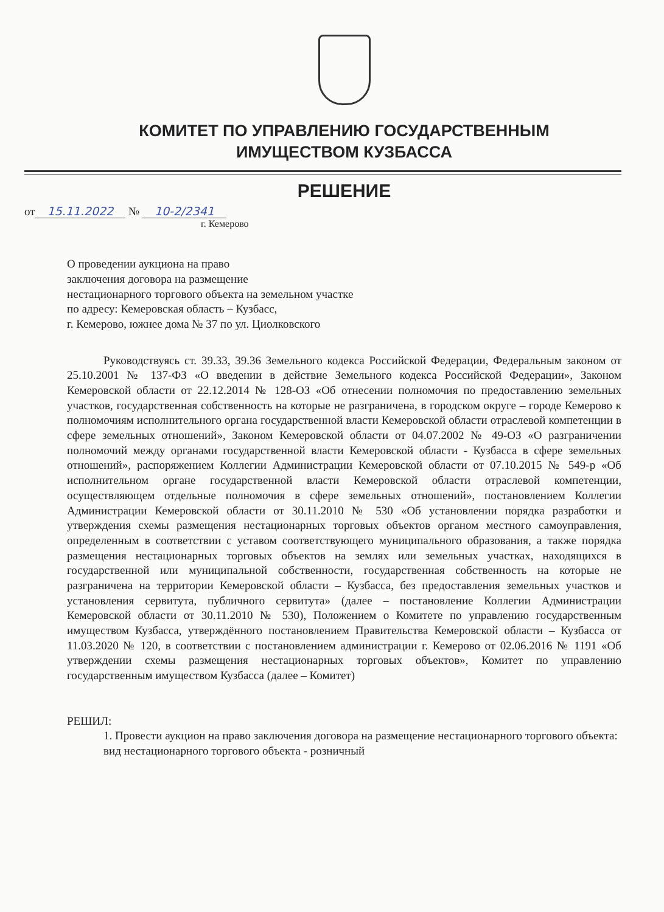КОМИТЕТ ПО УПРАВЛЕНИЮ ГОСУДАРСТВЕННЫМ
ИМУЩЕСТВОМ КУЗБАССА
РЕШЕНИЕ
от 15.11.2022 № 10-2/2341
г. Кемерово
О проведении аукциона на право
заключения договора на размещение
нестационарного торгового объекта на земельном участке
по адресу: Кемеровская область – Кузбасс,
г. Кемерово, южнее дома № 37 по ул. Циолковского
Руководствуясь ст. 39.33, 39.36 Земельного кодекса Российской Федерации, Федеральным законом от 25.10.2001 № 137-ФЗ «О введении в действие Земельного кодекса Российской Федерации», Законом Кемеровской области от 22.12.2014 № 128-ОЗ «Об отнесении полномочия по предоставлению земельных участков, государственная собственность на которые не разграничена, в городском округе – городе Кемерово к полномочиям исполнительного органа государственной власти Кемеровской области отраслевой компетенции в сфере земельных отношений», Законом Кемеровской области от 04.07.2002 № 49-ОЗ «О разграничении полномочий между органами государственной власти Кемеровской области - Кузбасса в сфере земельных отношений», распоряжением Коллегии Администрации Кемеровской области от 07.10.2015 № 549-р «Об исполнительном органе государственной власти Кемеровской области отраслевой компетенции, осуществляющем отдельные полномочия в сфере земельных отношений», постановлением Коллегии Администрации Кемеровской области от 30.11.2010 № 530 «Об установлении порядка разработки и утверждения схемы размещения нестационарных торговых объектов органом местного самоуправления, определенным в соответствии с уставом соответствующего муниципального образования, а также порядка размещения нестационарных торговых объектов на землях или земельных участках, находящихся в государственной или муниципальной собственности, государственная собственность на которые не разграничена на территории Кемеровской области – Кузбасса, без предоставления земельных участков и установления сервитута, публичного сервитута» (далее – постановление Коллегии Администрации Кемеровской области от 30.11.2010 № 530), Положением о Комитете по управлению государственным имуществом Кузбасса, утверждённого постановлением Правительства Кемеровской области – Кузбасса от 11.03.2020 № 120, в соответствии с постановлением администрации г. Кемерово от 02.06.2016 № 1191 «Об утверждении схемы размещения нестационарных торговых объектов», Комитет по управлению государственным имуществом Кузбасса (далее – Комитет)
РЕШИЛ:
1. Провести аукцион на право заключения договора на размещение нестационарного торгового объекта:
вид нестационарного торгового объекта - розничный